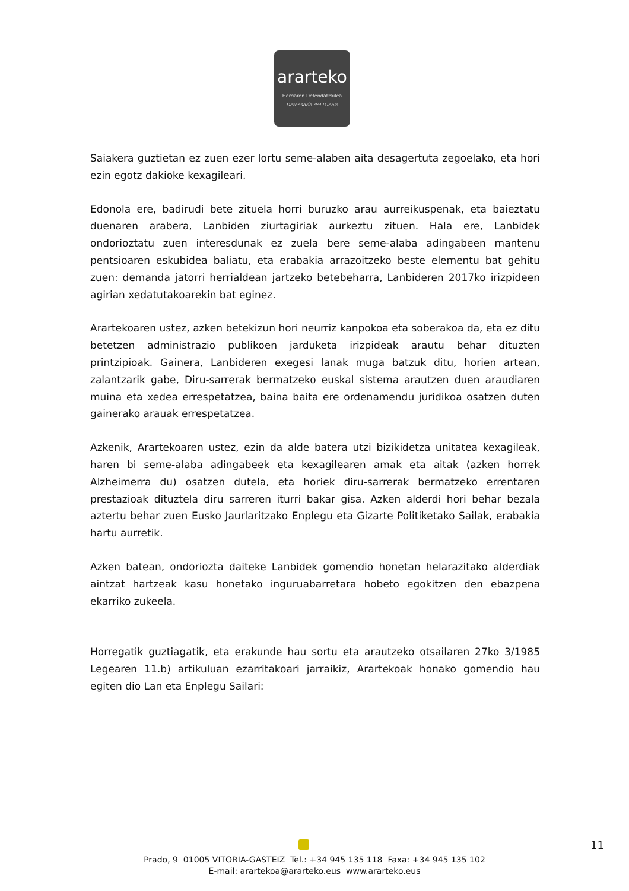ararteko
Herriaren Defendatzailea
Defensoría del Pueblo
Saiakera guztietan ez zuen ezer lortu seme-alaben aita desagertuta zegoelako, eta hori ezin egotz dakioke kexagileari.
Edonola ere, badirudi bete zituela horri buruzko arau aurreikuspenak, eta baieztatu duenaren arabera, Lanbiden ziurtagiriak aurkeztu zituen. Hala ere, Lanbidek ondorioztatu zuen interesdunak ez zuela bere seme-alaba adingabeen mantenu pentsioaren eskubidea baliatu, eta erabakia arrazoitzeko beste elementu bat gehitu zuen: demanda jatorri herrialdean jartzeko betebeharra, Lanbideren 2017ko irizpideen agirian xedatutakoarekin bat eginez.
Arartekoaren ustez, azken betekizun hori neurriz kanpokoa eta soberakoa da, eta ez ditu betetzen administrazio publikoen jarduketa irizpideak arautu behar dituzten printzipioak. Gainera, Lanbideren exegesi lanak muga batzuk ditu, horien artean, zalantzarik gabe, Diru-sarrerak bermatzeko euskal sistema arautzen duen araudiaren muina eta xedea errespetatzea, baina baita ere ordenamendu juridikoa osatzen duten gainerako arauak errespetatzea.
Azkenik, Arartekoaren ustez, ezin da alde batera utzi bizikidetza unitatea kexagileak, haren bi seme-alaba adingabeek eta kexagilearen amak eta aitak (azken horrek Alzheimerra du) osatzen dutela, eta horiek diru-sarrerak bermatzeko errentaren prestazioak dituztela diru sarreren iturri bakar gisa. Azken alderdi hori behar bezala aztertu behar zuen Eusko Jaurlaritzako Enplegu eta Gizarte Politiketako Sailak, erabakia hartu aurretik.
Azken batean, ondoriozta daiteke Lanbidek gomendio honetan helarazitako alderdiak aintzat hartzeak kasu honetako inguruabarretara hobeto egokitzen den ebazpena ekarriko zukeela.
Horregatik guztiagatik, eta erakunde hau sortu eta arautzeko otsailaren 27ko 3/1985 Legearen 11.b) artikuluan ezarritakoari jarraikiz, Arartekoak honako gomendio hau egiten dio Lan eta Enplegu Sailari:
11
Prado, 9 01005 VITORIA-GASTEIZ Tel.: +34 945 135 118 Faxa: +34 945 135 102
E-mail: arartekoa@ararteko.eus www.ararteko.eus